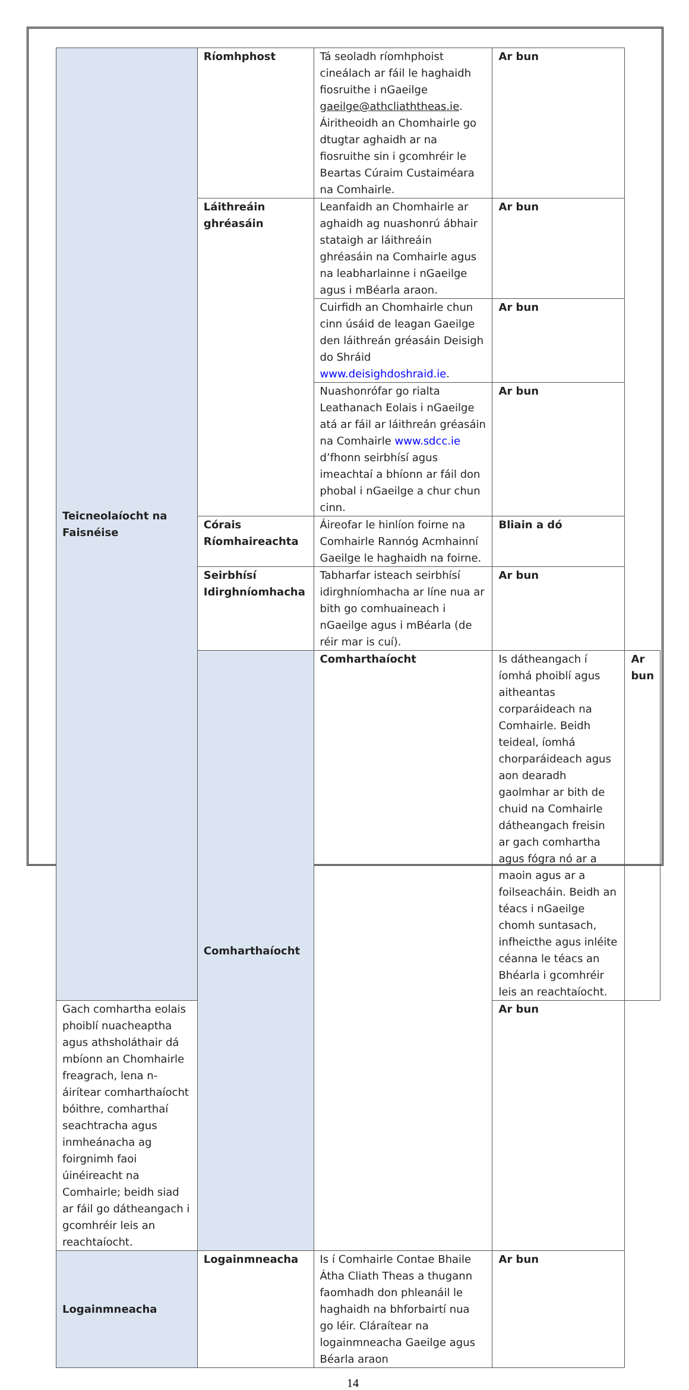| Teicneolaíocht na Faisnéise | Ríomhphost | Tá seoladh ríomhphoist cineálach ar fáil le haghaidh fiosruithe i nGaeilge gaeilge@athcliaththeas.ie . Áiritheoidh an Chomhairle go dtugtar aghaidh ar na fiosruithe sin i gcomhréir le Beartas Cúraim Custaiméara na Comhairle. | Ar bun | |
| | Láithreáin ghréasáin | Leanfaidh an Chomhairle ar aghaidh ag nuashonrú ábhair stataigh ar láithreáin ghréasáin na Comhairle agus na leabharlainne i nGaeilge agus i mBéarla araon. | Ar bun | |
| | | Cuirfidh an Chomhairle chun cinn úsáid de leagan Gaeilge den láithreán gréasáin Deisigh do Shráid www.deisighdoshraid.ie . | Ar bun | |
| | | Nuashonrófar go rialta Leathanach Eolais i nGaeilge atá ar fáil ar láithreán gréasáin na Comhairle www.sdcc.ie d’fhonn seirbhísí agus imeachtaí a bhíonn ar fáil don phobal i nGaeilge a chur chun cinn. | Ar bun | |
| | Córais Ríomhaireachta | Áireofar le hinlíon foirne na Comhairle Rannóg Acmhainní Gaeilge le haghaidh na foirne. | Bliain a dó | |
| | Seirbhísí Idirghníomhacha | Tabharfar isteach seirbhísí idirghníomhacha ar líne nua ar bith go comhuaineach i nGaeilge agus i mBéarla (de réir mar is cuí). | Ar bun | |
| | Comharthaíocht | Comharthaíocht | Is dátheangach í íomhá phoiblí agus aitheantas corparáideach na Comhairle. Beidh teideal, íomhá chorparáideach agus aon dearadh gaolmhar ar bith de chuid na Comhairle dátheangach freisin ar gach comhartha agus fógra nó ar a maoin agus ar a foilseacháin. Beidh an téacs i nGaeilge chomh suntasach, infheicthe agus inléite céanna le téacs an Bhéarla i gcomhréir leis an reachtaíocht. | Ar bun |
| Gach comhartha eolais phoiblí nuacheaptha agus athsholáthair dá mbíonn an Chomhairle freagrach, lena n-áirítear comharthaíocht bóithre, comharthaí seachtracha agus inmheánacha ag foirgnimh faoi úinéireacht na Comhairle; beidh siad ar fáil go dátheangach i gcomhréir leis an reachtaíocht. | | | Ar bun | |
| Logainmneacha | Logainmneacha | Is í Comhairle Contae Bhaile Átha Cliath Theas a thugann faomhadh don phleanáil le haghaidh na bhforbairtí nua go léir. Cláraítear na logainmneacha Gaeilge agus Béarla araon | Ar bun | |
14